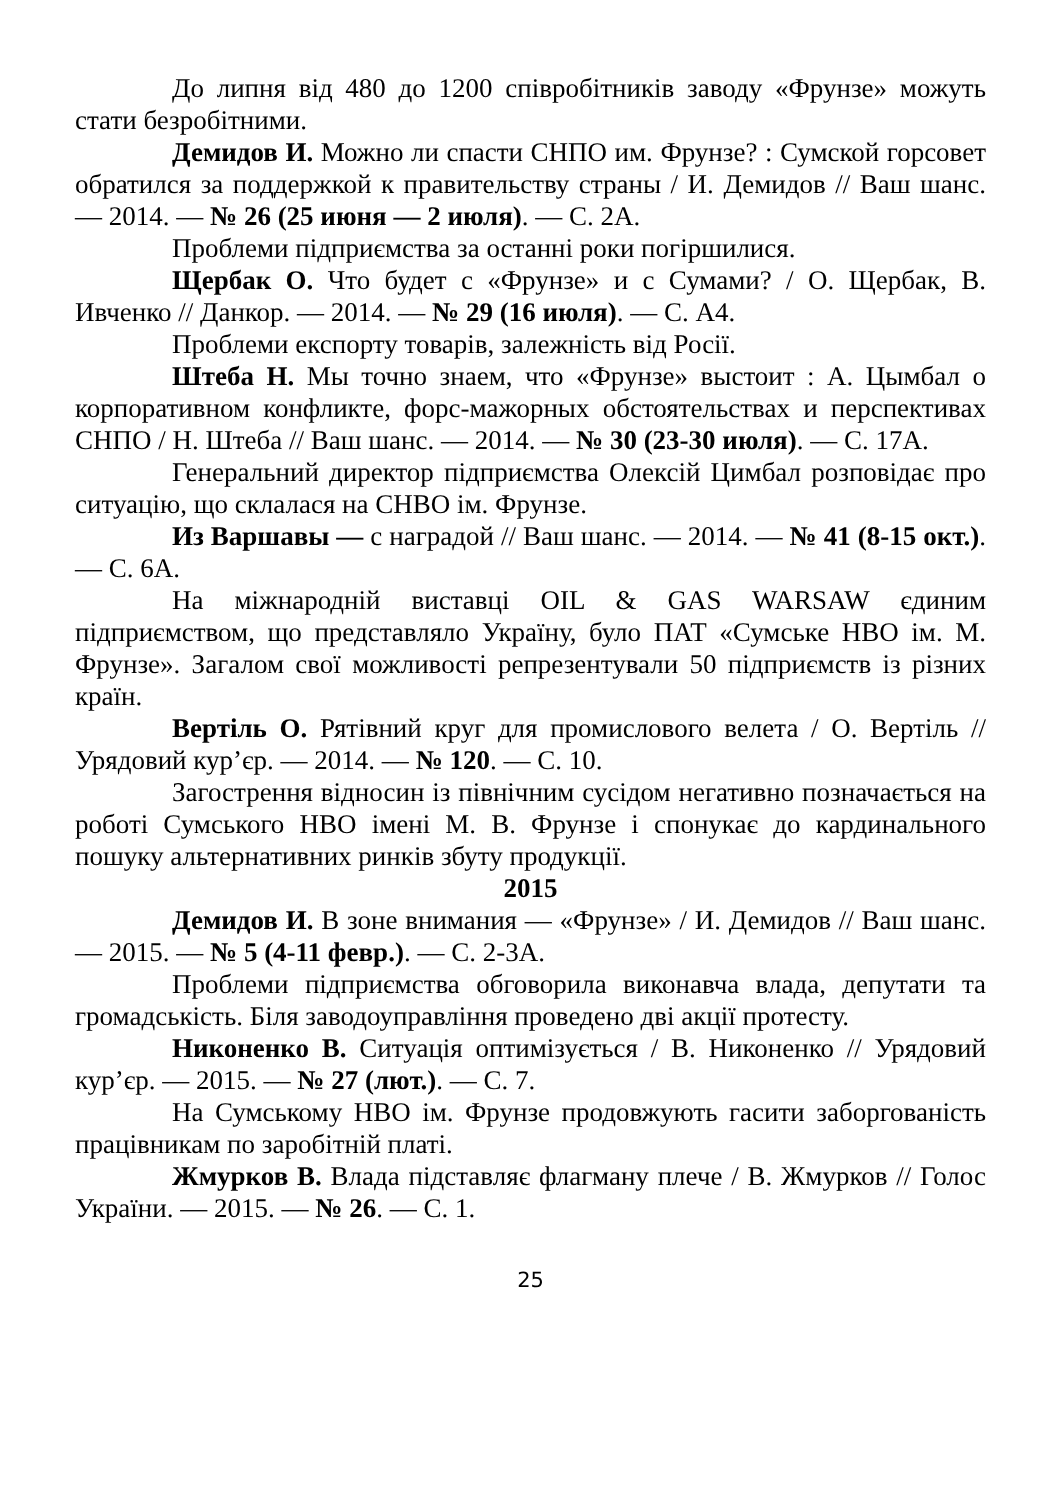До липня від 480 до 1200 співробітників заводу «Фрунзе» можуть стати безробітними.
Демидов И. Можно ли спасти СНПО им. Фрунзе? : Сумской горсовет обратился за поддержкой к правительству страны / И. Демидов // Ваш шанс. — 2014. — № 26 (25 июня — 2 июля). — С. 2А.
Проблеми підприємства за останні роки погіршилися.
Щербак О. Что будет с «Фрунзе» и с Сумами? / О. Щербак, В. Ивченко // Данкор. — 2014. — № 29 (16 июля). — С. А4.
Проблеми експорту товарів, залежність від Росії.
Штеба Н. Мы точно знаем, что «Фрунзе» выстоит : А. Цымбал о корпоративном конфликте, форс-мажорных обстоятельствах и перспективах СНПО / Н. Штеба // Ваш шанс. — 2014. — № 30 (23-30 июля). — С. 17А.
Генеральний директор підприємства Олексій Цимбал розповідає про ситуацію, що склалася на СНВО ім. Фрунзе.
Из Варшавы — с наградой // Ваш шанс. — 2014. — № 41 (8-15 окт.). — С. 6А.
На міжнародній виставці OIL & GAS WARSAW єдиним підприємством, що представляло Україну, було ПАТ «Сумське НВО ім. М. Фрунзе». Загалом свої можливості репрезентували 50 підприємств із різних країн.
Вертіль О. Рятівний круг для промислового велета / О. Вертіль // Урядовий кур’єр. — 2014. — № 120. — С. 10.
Загострення відносин із північним сусідом негативно позначається на роботі Сумського НВО імені М. В. Фрунзе і спонукає до кардинального пошуку альтернативних ринків збуту продукції.
2015
Демидов И. В зоне внимания — «Фрунзе» / И. Демидов // Ваш шанс. — 2015. — № 5 (4-11 февр.). — С. 2-3А.
Проблеми підприємства обговорила виконавча влада, депутати та громадськість. Біля заводоуправління проведено дві акції протесту.
Никоненко В. Ситуація оптимізується / В. Никоненко // Урядовий кур’єр. — 2015. — № 27 (лют.). — С. 7.
На Сумському НВО ім. Фрунзе продовжують гасити заборгованість працівникам по заробітній платі.
Жмурков В. Влада підставляє флагману плече / В. Жмурков // Голос України. — 2015. — № 26. — С. 1.
25